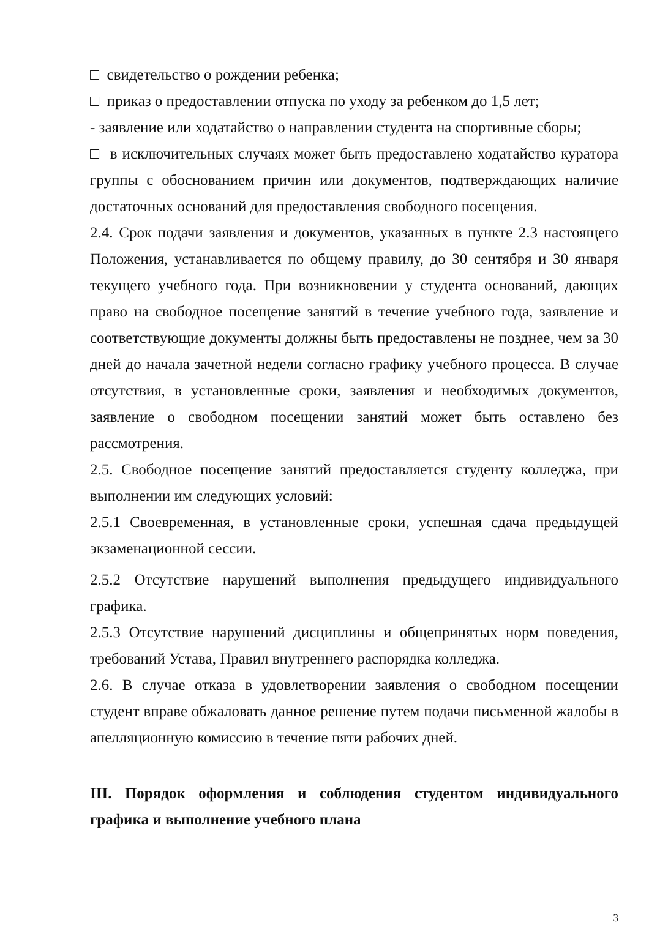□ свидетельство о рождении ребенка;
□ приказ о предоставлении отпуска по уходу за ребенком до 1,5 лет;
- заявление или ходатайство о направлении студента на спортивные сборы;
□ в исключительных случаях может быть предоставлено ходатайство куратора группы с обоснованием причин или документов, подтверждающих наличие достаточных оснований для предоставления свободного посещения.
2.4. Срок подачи заявления и документов, указанных в пункте 2.3 настоящего Положения, устанавливается по общему правилу, до 30 сентября и 30 января текущего учебного года. При возникновении у студента оснований, дающих право на свободное посещение занятий в течение учебного года, заявление и соответствующие документы должны быть предоставлены не позднее, чем за 30 дней до начала зачетной недели согласно графику учебного процесса. В случае отсутствия, в установленные сроки, заявления и необходимых документов, заявление о свободном посещении занятий может быть оставлено без рассмотрения.
2.5. Свободное посещение занятий предоставляется студенту колледжа, при выполнении им следующих условий:
2.5.1 Своевременная, в установленные сроки, успешная сдача предыдущей экзаменационной сессии.
2.5.2 Отсутствие нарушений выполнения предыдущего индивидуального графика.
2.5.3 Отсутствие нарушений дисциплины и общепринятых норм поведения, требований Устава, Правил внутреннего распорядка колледжа.
2.6. В случае отказа в удовлетворении заявления о свободном посещении студент вправе обжаловать данное решение путем подачи письменной жалобы в апелляционную комиссию в течение пяти рабочих дней.
III. Порядок оформления и соблюдения студентом индивидуального графика и выполнение учебного плана
3